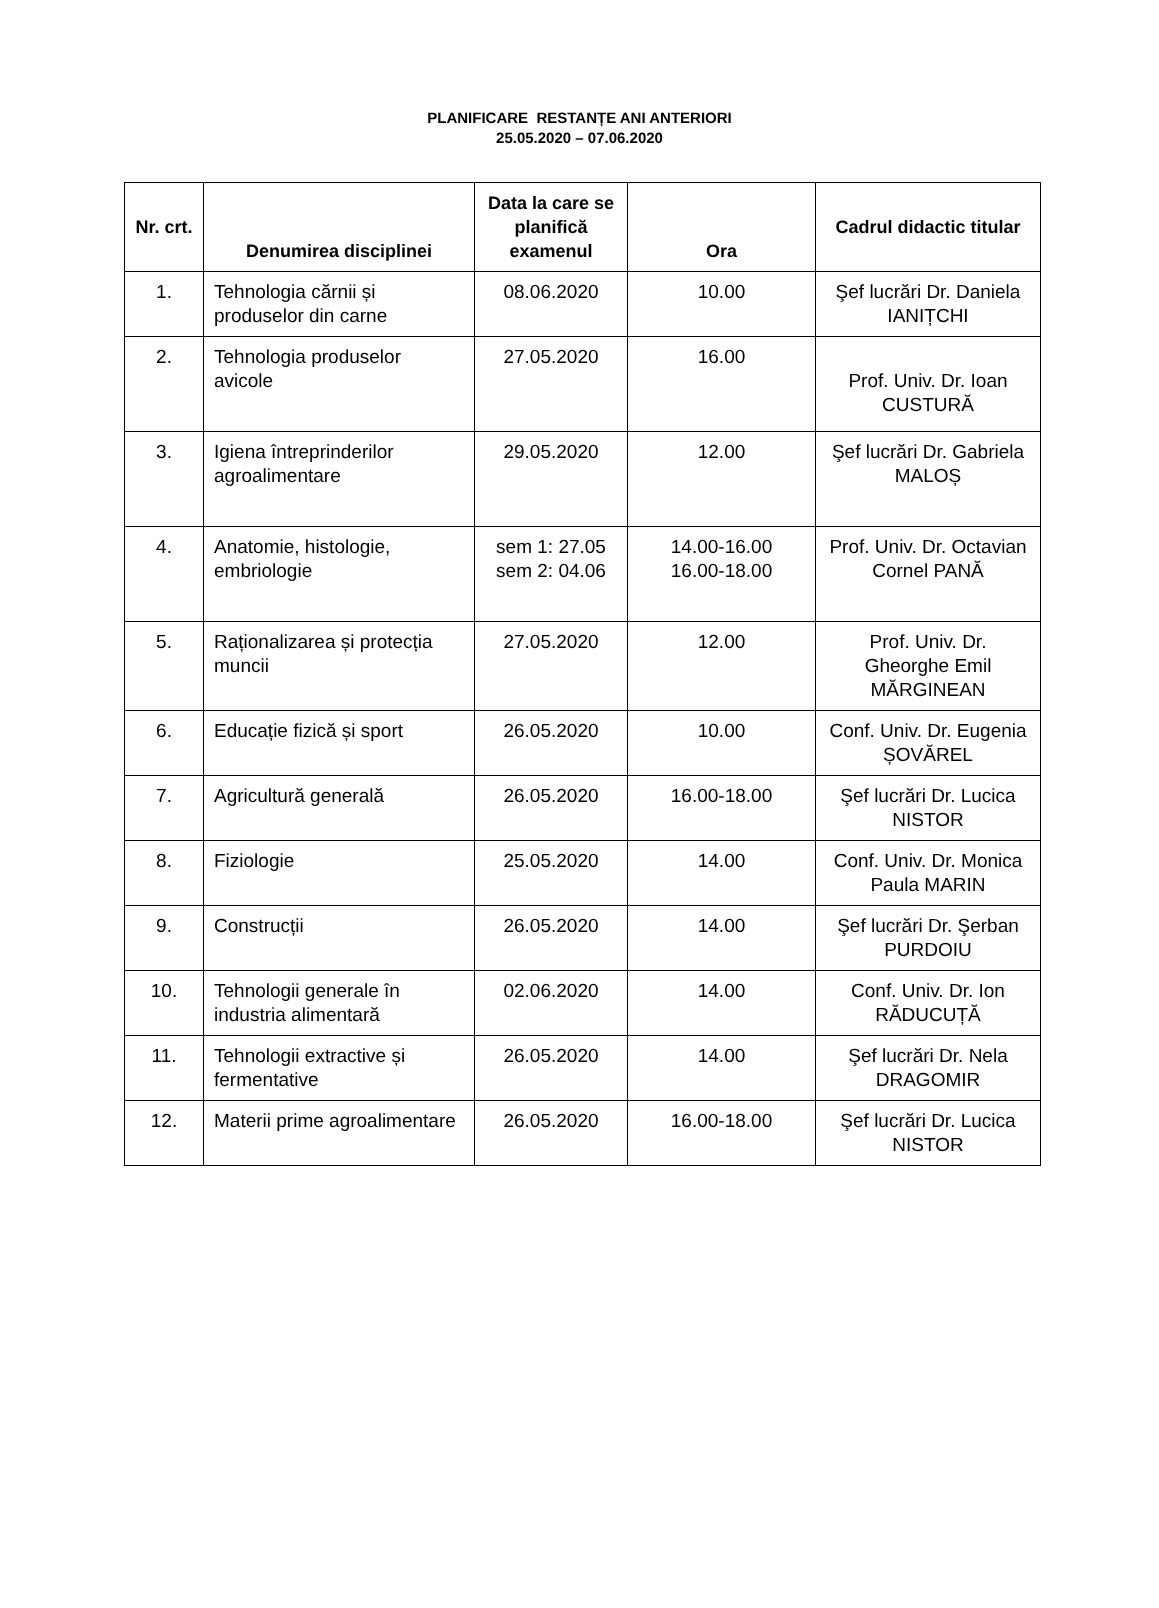PLANIFICARE RESTANȚE ANI ANTERIORI
25.05.2020 – 07.06.2020
| Nr. crt. | Denumirea disciplinei | Data la care se planifică examenul | Ora | Cadrul didactic titular |
| --- | --- | --- | --- | --- |
| 1. | Tehnologia cărnii și produselor din carne | 08.06.2020 | 10.00 | Şef lucrări Dr. Daniela IANIȚCHI |
| 2. | Tehnologia produselor avicole | 27.05.2020 | 16.00 | Prof. Univ. Dr. Ioan CUSTURĂ |
| 3. | Igiena întreprinderilor agroalimentare | 29.05.2020 | 12.00 | Şef lucrări Dr. Gabriela MALOȘ |
| 4. | Anatomie, histologie, embriologie | sem 1: 27.05 sem 2: 04.06 | 14.00-16.00 16.00-18.00 | Prof. Univ. Dr. Octavian Cornel PANĂ |
| 5. | Raționalizarea și protecția muncii | 27.05.2020 | 12.00 | Prof. Univ. Dr. Gheorghe Emil MĂRGINEAN |
| 6. | Educație fizică și sport | 26.05.2020 | 10.00 | Conf. Univ. Dr. Eugenia ȘOVĂREL |
| 7. | Agricultură generală | 26.05.2020 | 16.00-18.00 | Şef lucrări Dr. Lucica NISTOR |
| 8. | Fiziologie | 25.05.2020 | 14.00 | Conf. Univ. Dr. Monica Paula MARIN |
| 9. | Construcții | 26.05.2020 | 14.00 | Şef lucrări Dr. Şerban PURDOIU |
| 10. | Tehnologii generale în industria alimentară | 02.06.2020 | 14.00 | Conf. Univ. Dr. Ion RĂDUCUȚĂ |
| 11. | Tehnologii extractive și fermentative | 26.05.2020 | 14.00 | Şef lucrări Dr. Nela DRAGOMIR |
| 12. | Materii prime agroalimentare | 26.05.2020 | 16.00-18.00 | Şef lucrări Dr. Lucica NISTOR |